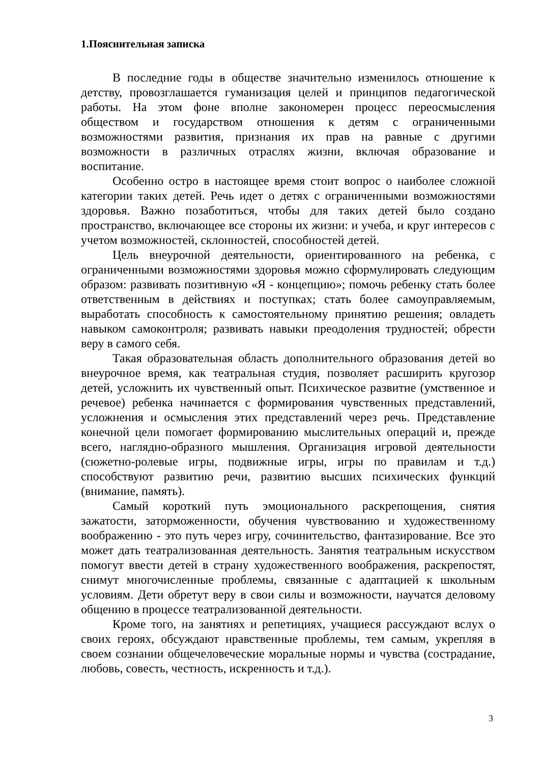1.Пояснительная записка
В последние годы в обществе значительно изменилось отношение к детству, провозглашается гуманизация целей и принципов педагогической работы. На этом фоне вполне закономерен процесс переосмысления обществом и государством отношения к детям с ограниченными возможностями развития, признания их прав на равные с другими возможности в различных отраслях жизни, включая образование и воспитание.
Особенно остро в настоящее время стоит вопрос о наиболее сложной категории таких детей. Речь идет о детях с ограниченными возможностями здоровья. Важно позаботиться, чтобы для таких детей было создано пространство, включающее все стороны их жизни: и учеба, и круг интересов с учетом возможностей, склонностей, способностей детей.
Цель внеурочной деятельности, ориентированного на ребенка, с ограниченными возможностями здоровья можно сформулировать следующим образом: развивать позитивную «Я - концепцию»; помочь ребенку стать более ответственным в действиях и поступках; стать более самоуправляемым, выработать способность к самостоятельному принятию решения; овладеть навыком самоконтроля; развивать навыки преодоления трудностей; обрести веру в самого себя.
Такая образовательная область дополнительного образования детей во внеурочное время, как театральная студия, позволяет расширить кругозор детей, усложнить их чувственный опыт. Психическое развитие (умственное и речевое) ребенка начинается с формирования чувственных представлений, усложнения и осмысления этих представлений через речь. Представление конечной цели помогает формированию мыслительных операций и, прежде всего, наглядно-образного мышления. Организация игровой деятельности (сюжетно-ролевые игры, подвижные игры, игры по правилам и т.д.) способствуют развитию речи, развитию высших психических функций (внимание, память).
Самый короткий путь эмоционального раскрепощения, снятия зажатости, заторможенности, обучения чувствованию и художественному воображению - это путь через игру, сочинительство, фантазирование. Все это может дать театрализованная деятельность. Занятия театральным искусством помогут ввести детей в страну художественного воображения, раскрепостят, снимут многочисленные проблемы, связанные с адаптацией к школьным условиям. Дети обретут веру в свои силы и возможности, научатся деловому общению в процессе театрализованной деятельности.
Кроме того, на занятиях и репетициях, учащиеся рассуждают вслух о своих героях, обсуждают нравственные проблемы, тем самым, укрепляя в своем сознании общечеловеческие моральные нормы и чувства (сострадание, любовь, совесть, честность, искренность и т.д.).
3